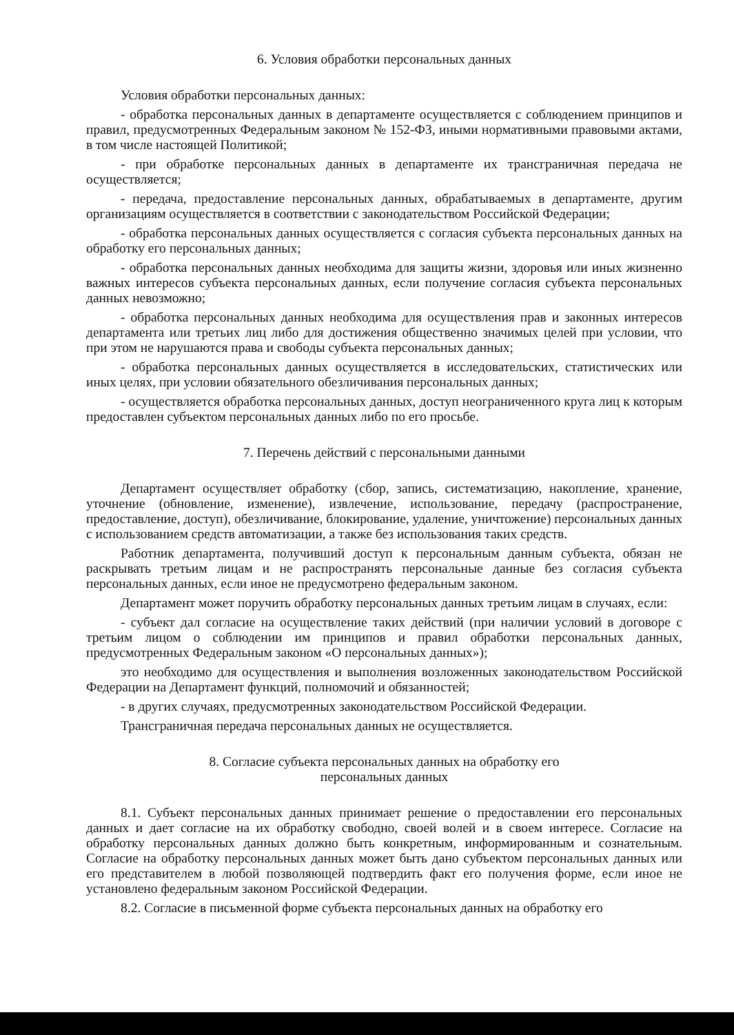6. Условия обработки персональных данных
Условия обработки персональных данных:
- обработка персональных данных в департаменте осуществляется с соблюдением принципов и правил, предусмотренных Федеральным законом № 152-ФЗ, иными нормативными правовыми актами, в том числе настоящей Политикой;
- при обработке персональных данных в департаменте их трансграничная передача не осуществляется;
- передача, предоставление персональных данных, обрабатываемых в департаменте, другим организациям осуществляется в соответствии с законодательством Российской Федерации;
- обработка персональных данных осуществляется с согласия субъекта персональных данных на обработку его персональных данных;
- обработка персональных данных необходима для защиты жизни, здоровья или иных жизненно важных интересов субъекта персональных данных, если получение согласия субъекта персональных данных невозможно;
- обработка персональных данных необходима для осуществления прав и законных интересов департамента или третьих лиц либо для достижения общественно значимых целей при условии, что при этом не нарушаются права и свободы субъекта персональных данных;
- обработка персональных данных осуществляется в исследовательских, статистических или иных целях, при условии обязательного обезличивания персональных данных;
- осуществляется обработка персональных данных, доступ неограниченного круга лиц к которым предоставлен субъектом персональных данных либо по его просьбе.
7. Перечень действий с персональными данными
Департамент осуществляет обработку (сбор, запись, систематизацию, накопление, хранение, уточнение (обновление, изменение), извлечение, использование, передачу (распространение, предоставление, доступ), обезличивание, блокирование, удаление, уничтожение) персональных данных с использованием средств автоматизации, а также без использования таких средств.
Работник департамента, получивший доступ к персональным данным субъекта, обязан не раскрывать третьим лицам и не распространять персональные данные без согласия субъекта персональных данных, если иное не предусмотрено федеральным законом.
Департамент может поручить обработку персональных данных третьим лицам в случаях, если:
- субъект дал согласие на осуществление таких действий (при наличии условий в договоре с третьим лицом о соблюдении им принципов и правил обработки персональных данных, предусмотренных Федеральным законом «О персональных данных»);
это необходимо для осуществления и выполнения возложенных законодательством Российской Федерации на Департамент функций, полномочий и обязанностей;
- в других случаях, предусмотренных законодательством Российской Федерации.
Трансграничная передача персональных данных не осуществляется.
8. Согласие субъекта персональных данных на обработку его
персональных данных
8.1. Субъект персональных данных принимает решение о предоставлении его персональных данных и дает согласие на их обработку свободно, своей волей и в своем интересе. Согласие на обработку персональных данных должно быть конкретным, информированным и сознательным. Согласие на обработку персональных данных может быть дано субъектом персональных данных или его представителем в любой позволяющей подтвердить факт его получения форме, если иное не установлено федеральным законом Российской Федерации.
8.2. Согласие в письменной форме субъекта персональных данных на обработку его